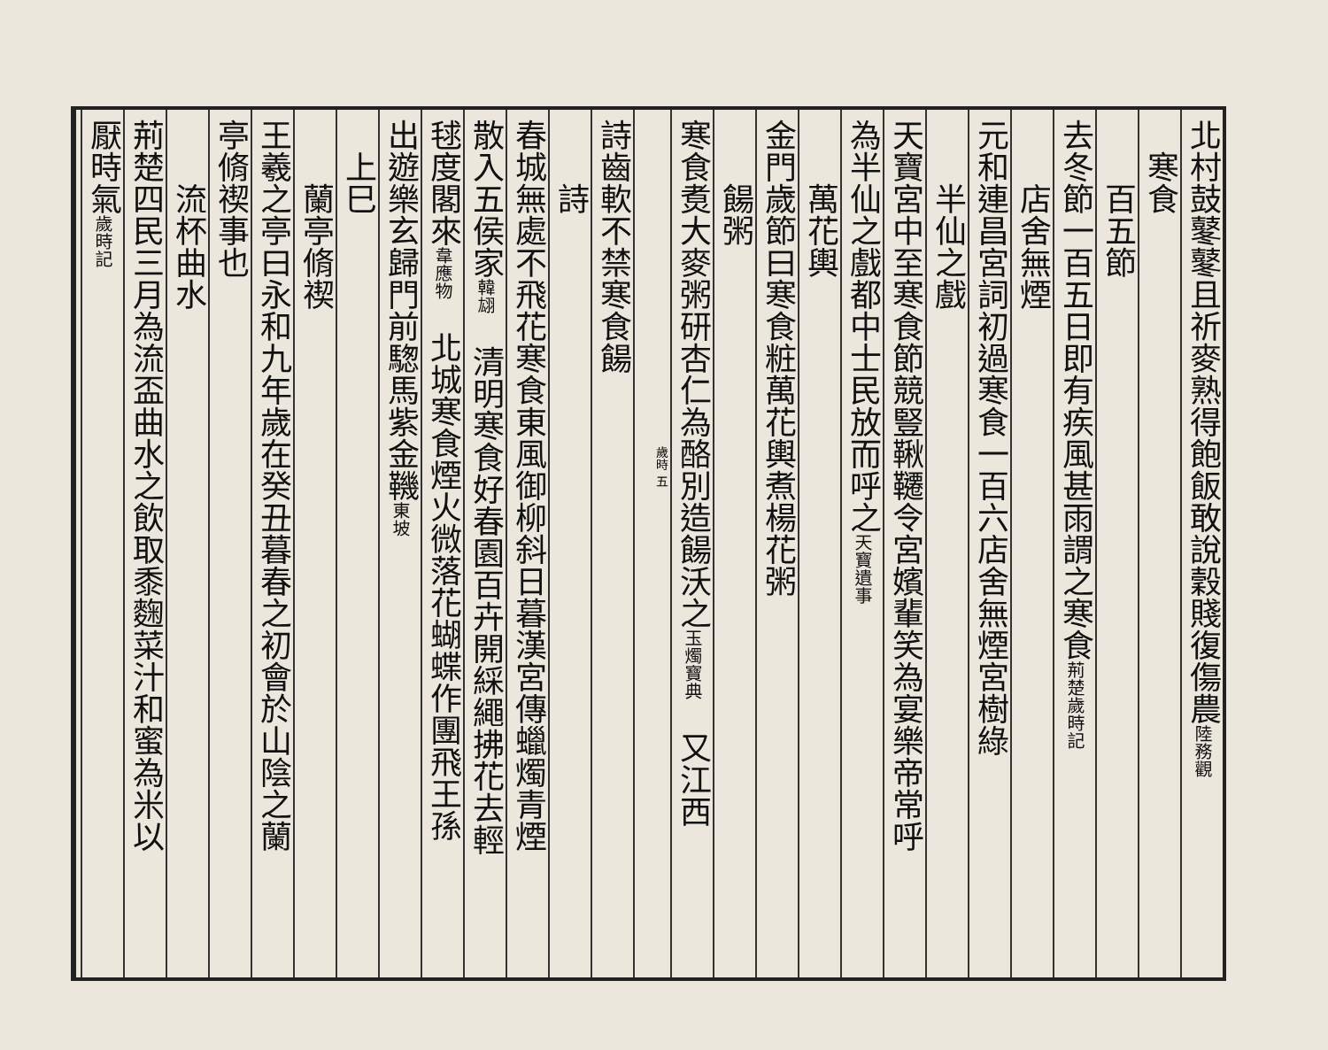北村鼓鼕鼕且祈麥熟得飽飯敢說穀賤復傷農陸務觀
　寒食
　　百五節
去冬節一百五日即有疾風甚雨謂之寒食荊楚歲時記
　　店舍無煙
元和連昌宮詞初過寒食一百六店舍無煙宮樹綠
　　半仙之戲
天寶宮中至寒食節競豎鞦韆令宮嬪輩笑為宴樂帝常呼
為半仙之戲都中士民放而呼之天寶遺事
　　萬花輿
金門歲節曰寒食粧萬花輿煮楊花粥
　　餳粥
寒食煑大麥粥研杏仁為酪別造餳沃之玉燭寶典　又江西
歲時 五
詩齒軟不禁寒食餳
　　詩
春城無處不飛花寒食東風御柳斜日暮漢宮傳蠟燭青煙
散入五侯家韓翃　清明寒食好春園百卉開綵繩拂花去輕
毬度閣來韋應物　北城寒食煙火微落花蝴蝶作團飛王孫
出遊樂玄歸門前騘馬紫金鞿東坡
　上巳
　　蘭亭脩禊
王羲之亭曰永和九年歲在癸丑暮春之初會於山陰之蘭
亭脩禊事也
　　流杯曲水
荊楚四民三月為流盃曲水之飲取黍麴菜汁和蜜為米以
厭時氣歲時記